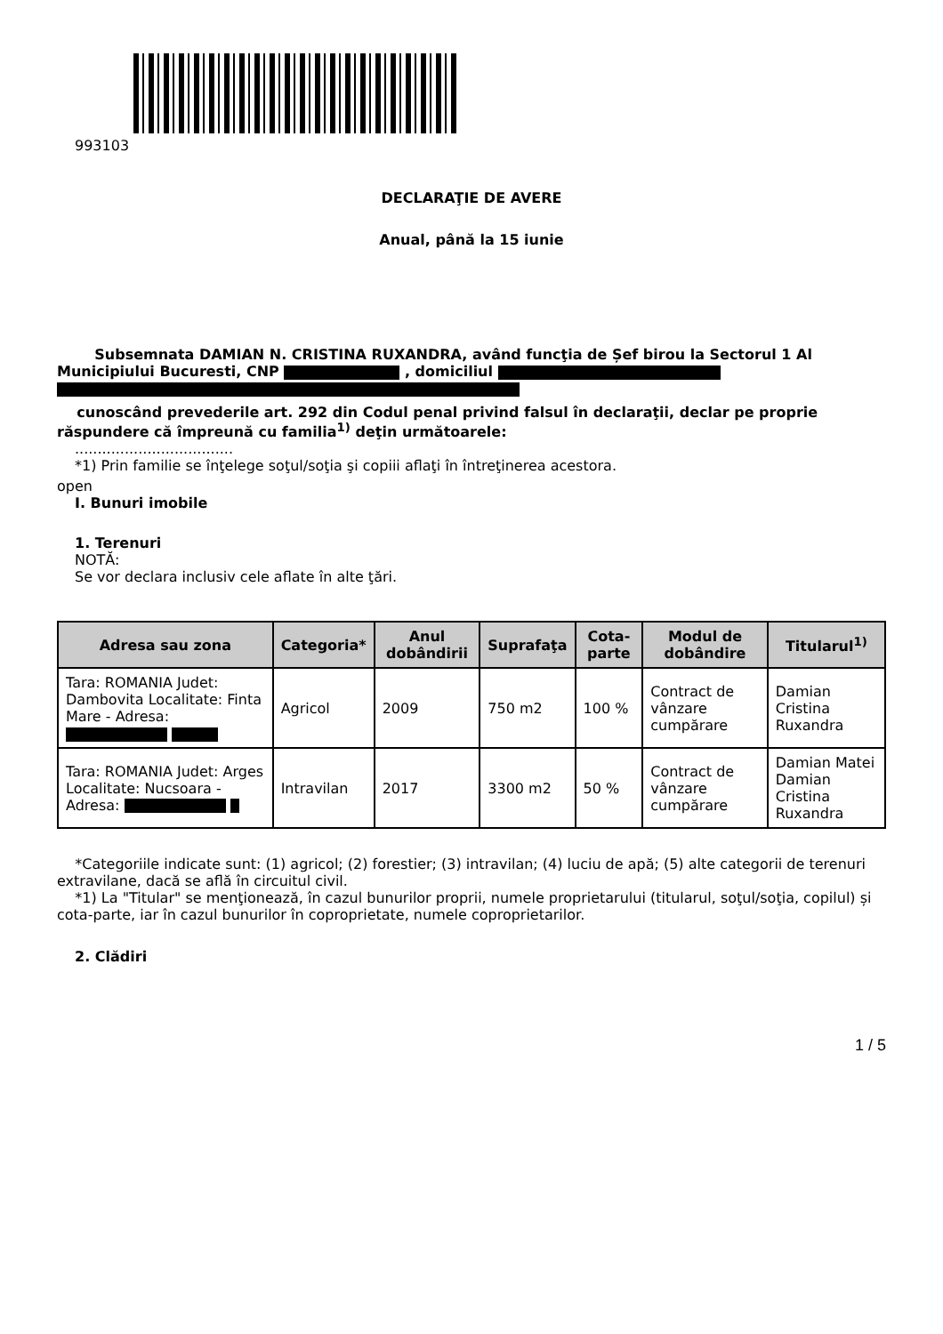993103
DECLARAŢIE DE AVERE
Anual, până la 15 iunie
Subsemnata DAMIAN N. CRISTINA RUXANDRA, având funcţia de Șef birou la Sectorul 1 Al Municipiului Bucuresti, CNP , domiciliul
cunoscând prevederile art. 292 din Codul penal privind falsul în declaraţii, declar pe proprie răspundere că împreună cu familia<sup>1)</sup> deţin următoarele:
...................................
*1) Prin familie se înţelege soţul/soţia şi copiii aflaţi în întreţinerea acestora.
open
I. Bunuri imobile
1. Terenuri
NOTĂ:
Se vor declara inclusiv cele aflate în alte ţări.
| Adresa sau zona | Categoria* | Anul dobândirii | Suprafaţa | Cota-parte | Modul de dobândire | Titularul<sup>1)</sup> |
| --- | --- | --- | --- | --- | --- | --- |
| Tara: ROMANIA Judet: Dambovita Localitate: Finta Mare - Adresa: | Agricol | 2009 | 750 m2 | 100 % | Contract de vânzare cumpărare | Damian Cristina Ruxandra |
| Tara: ROMANIA Judet: Arges Localitate: Nucsoara - Adresa: | Intravilan | 2017 | 3300 m2 | 50 % | Contract de vânzare cumpărare | Damian Matei Damian Cristina Ruxandra |
*Categoriile indicate sunt: (1) agricol; (2) forestier; (3) intravilan; (4) luciu de apă; (5) alte categorii de terenuri extravilane, dacă se află în circuitul civil.
*1) La "Titular" se menţionează, în cazul bunurilor proprii, numele proprietarului (titularul, soţul/soţia, copilul) și cota-parte, iar în cazul bunurilor în coproprietate, numele coproprietarilor.
2. Clădiri
1 / 5